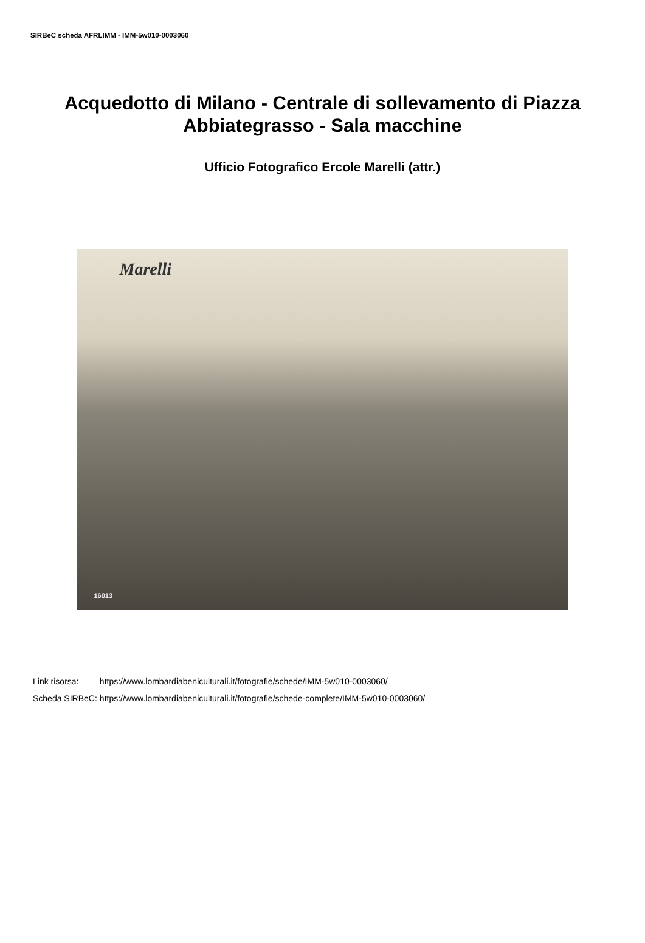SIRBeC scheda AFRLIMM - IMM-5w010-0003060
Acquedotto di Milano - Centrale di sollevamento di Piazza Abbiategrasso - Sala macchine
Ufficio Fotografico Ercole Marelli (attr.)
Marelli
16013
| Link risorsa: | https://www.lombardiabeniculturali.it/fotografie/schede/IMM-5w010-0003060/ |
| Scheda SIRBeC: | https://www.lombardiabeniculturali.it/fotografie/schede-complete/IMM-5w010-0003060/ |